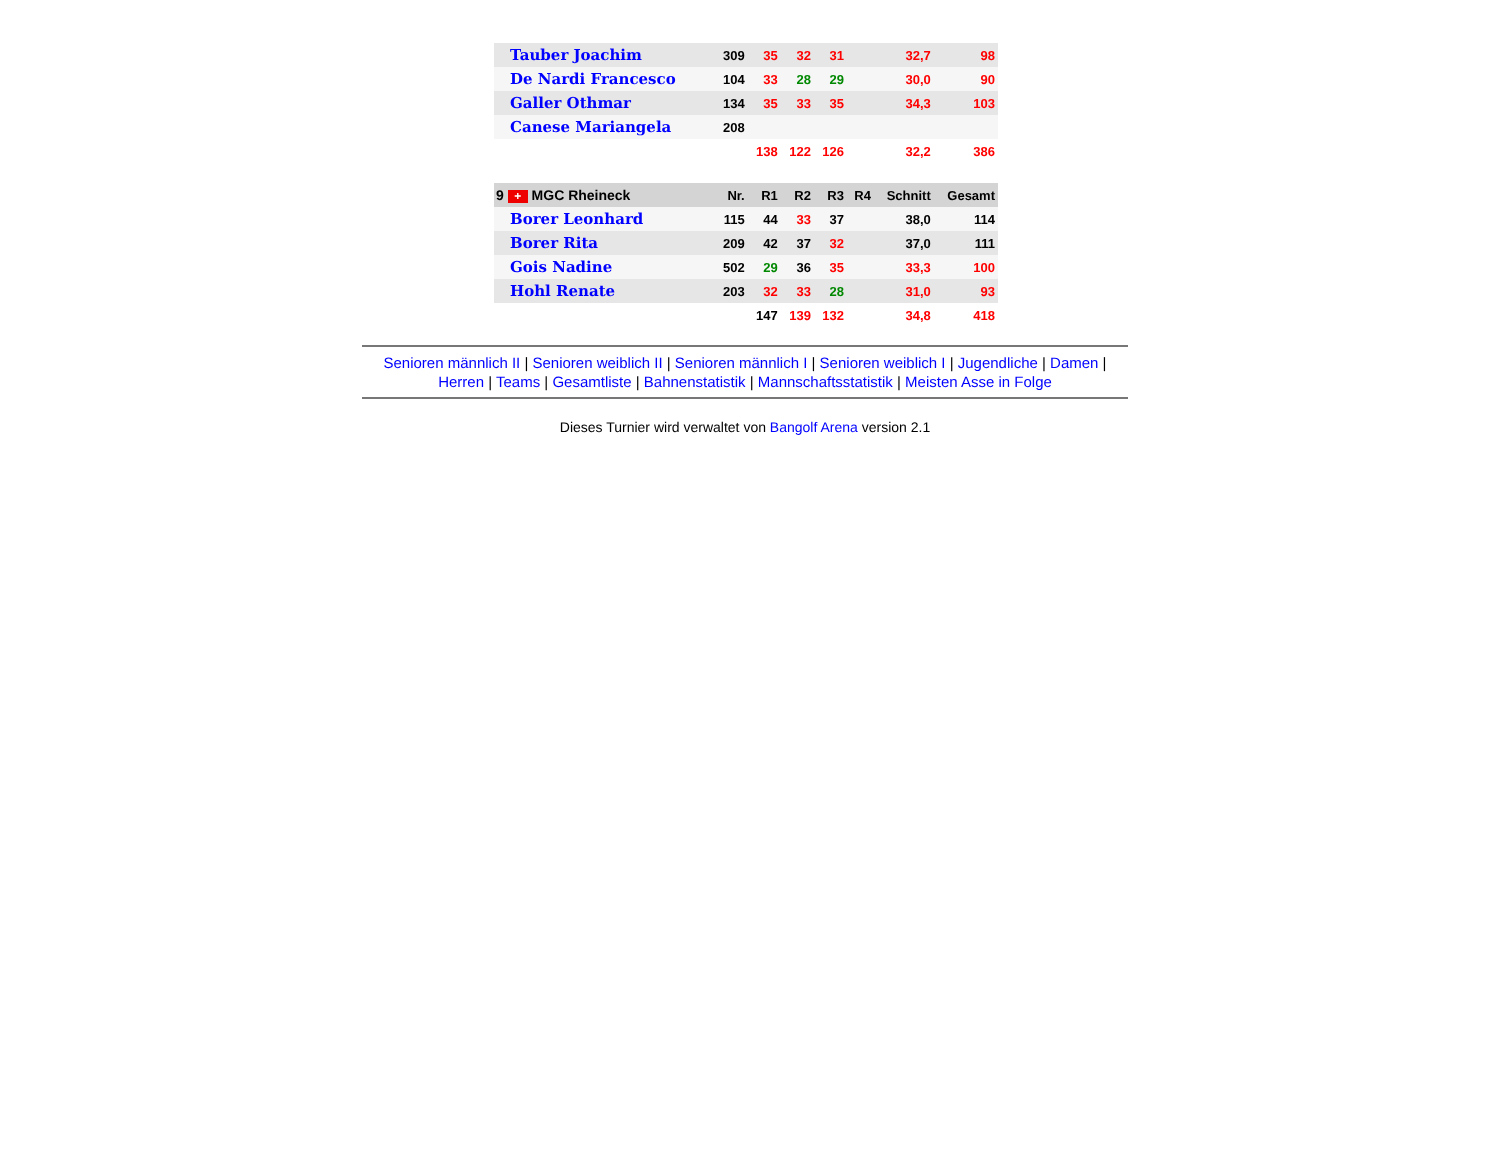| Tauber Joachim | 309 | 35 | 32 | 31 | | 32,7 | 98 |
| De Nardi Francesco | 104 | 33 | 28 | 29 | | 30,0 | 90 |
| Galler Othmar | 134 | 35 | 33 | 35 | | 34,3 | 103 |
| Canese Mariangela | 208 | | | | | | |
| | | 138 | 122 | 126 | | 32,2 | 386 |
| 9 + MGC Rheineck | Nr. | R1 | R2 | R3 | R4 | Schnitt | Gesamt |
| Borer Leonhard | 115 | 44 | 33 | 37 | | 38,0 | 114 |
| Borer Rita | 209 | 42 | 37 | 32 | | 37,0 | 111 |
| Gois Nadine | 502 | 29 | 36 | 35 | | 33,3 | 100 |
| Hohl Renate | 203 | 32 | 33 | 28 | | 31,0 | 93 |
| | | 147 | 139 | 132 | | 34,8 | 418 |
Senioren männlich II | Senioren weiblich II | Senioren männlich I | Senioren weiblich I | Jugendliche | Damen |
Herren | Teams | Gesamtliste | Bahnenstatistik | Mannschaftsstatistik | Meisten Asse in Folge
Dieses Turnier wird verwaltet von Bangolf Arena version 2.1